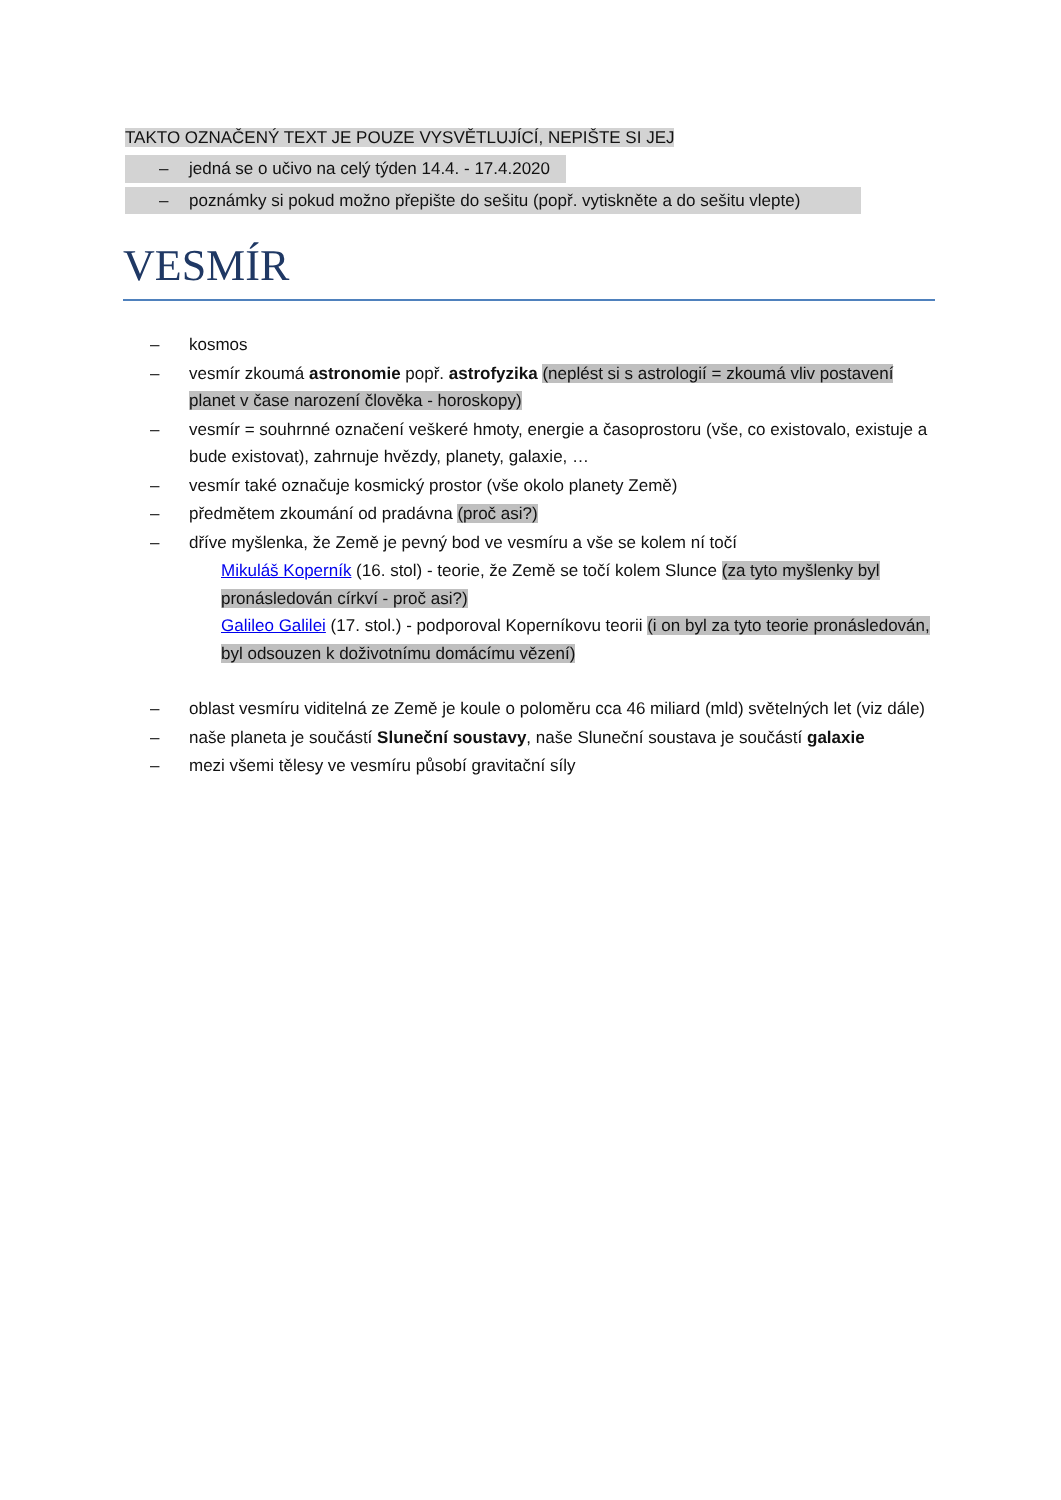TAKTO OZNAČENÝ TEXT JE POUZE VYSVĚTLUJÍCÍ, NEPIŠTE SI JEJ
– jedná se o učivo na celý týden 14.4. - 17.4.2020
– poznámky si pokud možno přepište do sešitu (popř. vytiskněte a do sešitu vlepte)
VESMÍR
– kosmos
– vesmír zkoumá astronomie popř. astrofyzika (neplést si s astrologií = zkoumá vliv postavení planet v čase narození člověka - horoskopy)
– vesmír = souhrnné označení veškeré hmoty, energie a časoprostoru (vše, co existovalo, existuje a bude existovat), zahrnuje hvězdy, planety, galaxie, …
– vesmír také označuje kosmický prostor (vše okolo planety Země)
– předmětem zkoumání od pradávna (proč asi?)
– dříve myšlenka, že Země je pevný bod ve vesmíru a vše se kolem ní točí
Mikuláš Koperník (16. stol) - teorie, že Země se točí kolem Slunce (za tyto myšlenky byl pronásledován církví - proč asi?)
Galileo Galilei (17. stol.) - podporoval Koperníkovu teorii (i on byl za tyto teorie pronásledován, byl odsouzen k doživotnímu domácímu vězení)
– oblast vesmíru viditelná ze Země je koule o poloměru cca 46 miliard (mld) světelných let (viz dále)
– naše planeta je součástí Sluneční soustavy, naše Sluneční soustava je součástí galaxie
– mezi všemi tělesy ve vesmíru působí gravitační síly